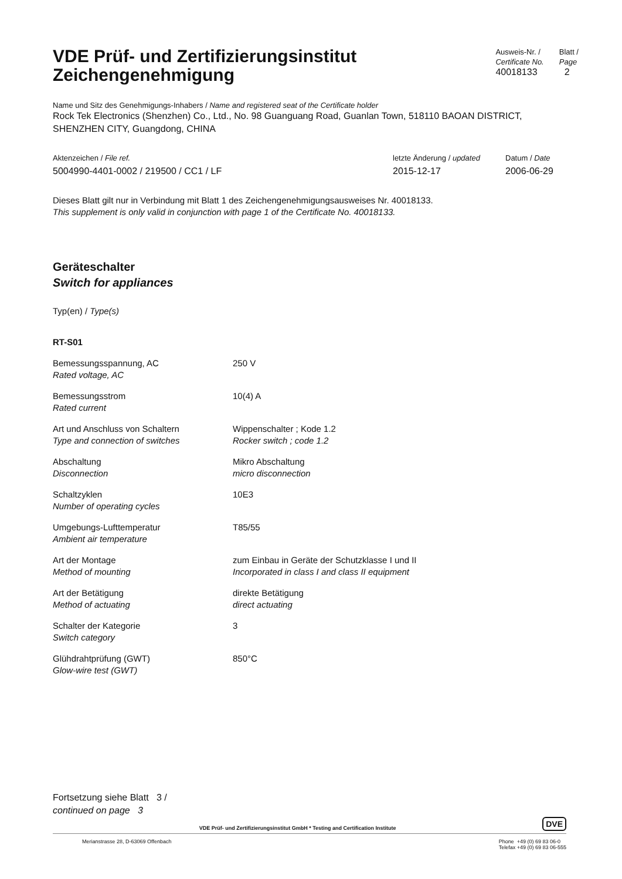VDE Prüf- und Zertifizierungsinstitut
Zeichengenehmigung
Ausweis-Nr. /
Certificate No.
40018133
Blatt /
Page
2
Name und Sitz des Genehmigungs-Inhabers / Name and registered seat of the Certificate holder
Rock Tek Electronics (Shenzhen) Co., Ltd., No. 98 Guanguang Road, Guanlan Town, 518110 BAOAN DISTRICT, SHENZHEN CITY, Guangdong, CHINA
Aktenzeichen / File ref.
5004990-4401-0002 / 219500 / CC1 / LF
letzte Änderung / updated
2015-12-17
Datum / Date
2006-06-29
Dieses Blatt gilt nur in Verbindung mit Blatt 1 des Zeichengenehmigungsausweises Nr. 40018133.
This supplement is only valid in conjunction with page 1 of the Certificate No. 40018133.
Geräteschalter
Switch for appliances
Typ(en) / Type(s)
RT-S01
| Bemessungsspannung, AC Rated voltage, AC | 250 V |
| Bemessungsstrom Rated current | 10(4) A |
| Art und Anschluss von Schaltern Type and connection of switches | Wippenschalter ; Kode 1.2 Rocker switch ; code 1.2 |
| Abschaltung Disconnection | Mikro Abschaltung micro disconnection |
| Schaltzyklen Number of operating cycles | 10E3 |
| Umgebungs-Lufttemperatur Ambient air temperature | T85/55 |
| Art der Montage Method of mounting | zum Einbau in Geräte der Schutzklasse I und II Incorporated in class I and class II equipment |
| Art der Betätigung Method of actuating | direkte Betätigung direct actuating |
| Schalter der Kategorie Switch category | 3 |
| Glühdrahtprüfung (GWT) Glow-wire test (GWT) | 850°C |
Fortsetzung siehe Blatt 3 /
continued on page 3
VDE Prüf- und Zertifizierungsinstitut GmbH * Testing and Certification Institute
DVE
Merianstrasse 28, D-63069 Offenbach Phone +49 (0) 69 83 06-0
Telefax +49 (0) 69 83 06-555